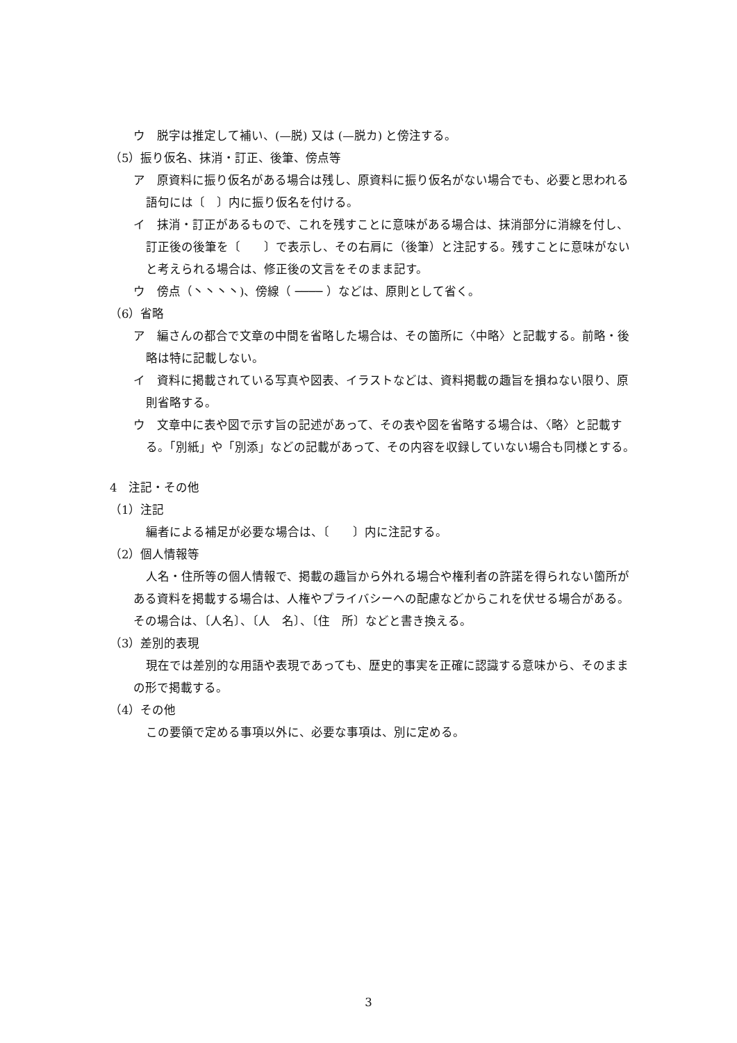ウ　脱字は推定して補い、(—脱) 又は (—脱カ) と傍注する。
（5）振り仮名、抹消・訂正、後筆、傍点等
ア　原資料に振り仮名がある場合は残し、原資料に振り仮名がない場合でも、必要と思われる語句には〔　〕内に振り仮名を付ける。
イ　抹消・訂正があるもので、これを残すことに意味がある場合は、抹消部分に消線を付し、訂正後の後筆を〔　　〕で表示し、その右肩に（後筆）と注記する。残すことに意味がないと考えられる場合は、修正後の文言をそのまま記す。
ウ　傍点（丶丶丶丶)、傍線（ ──── ）などは、原則として省く。
（6）省略
ア　編さんの都合で文章の中間を省略した場合は、その箇所に〈中略〉と記載する。前略・後略は特に記載しない。
イ　資料に掲載されている写真や図表、イラストなどは、資料掲載の趣旨を損ねない限り、原則省略する。
ウ　文章中に表や図で示す旨の記述があって、その表や図を省略する場合は、〈略〉と記載する。「別紙」や「別添」などの記載があって、その内容を収録していない場合も同様とする。
4　注記・その他
（1）注記
編者による補足が必要な場合は、〔　　〕内に注記する。
（2）個人情報等
人名・住所等の個人情報で、掲載の趣旨から外れる場合や権利者の許諾を得られない箇所がある資料を掲載する場合は、人権やプライバシーへの配慮などからこれを伏せる場合がある。その場合は、〔人名〕、〔人　名〕、〔住　所〕などと書き換える。
（3）差別的表現
現在では差別的な用語や表現であっても、歴史的事実を正確に認識する意味から、そのままの形で掲載する。
（4）その他
この要領で定める事項以外に、必要な事項は、別に定める。
3